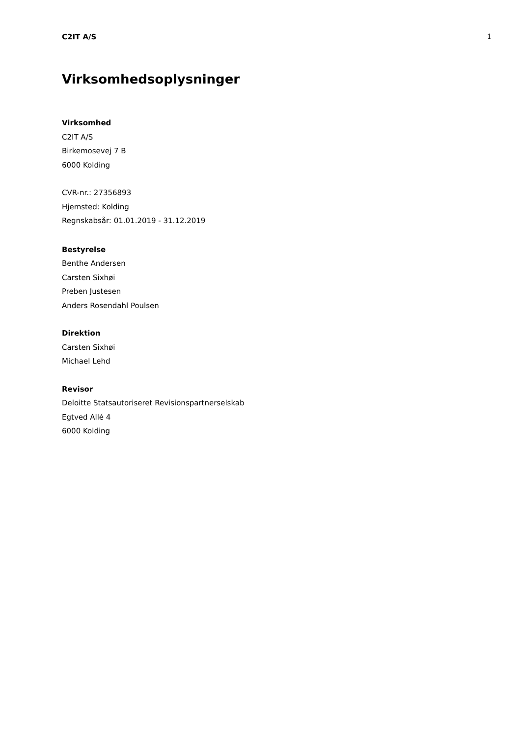C2IT A/S 1
Virksomhedsoplysninger
Virksomhed
C2IT A/S
Birkemosevej 7 B
6000 Kolding
CVR-nr.: 27356893
Hjemsted: Kolding
Regnskabsår: 01.01.2019 - 31.12.2019
Bestyrelse
Benthe Andersen
Carsten Sixhøi
Preben Justesen
Anders Rosendahl Poulsen
Direktion
Carsten Sixhøi
Michael Lehd
Revisor
Deloitte Statsautoriseret Revisionspartnerselskab
Egtved Allé 4
6000 Kolding